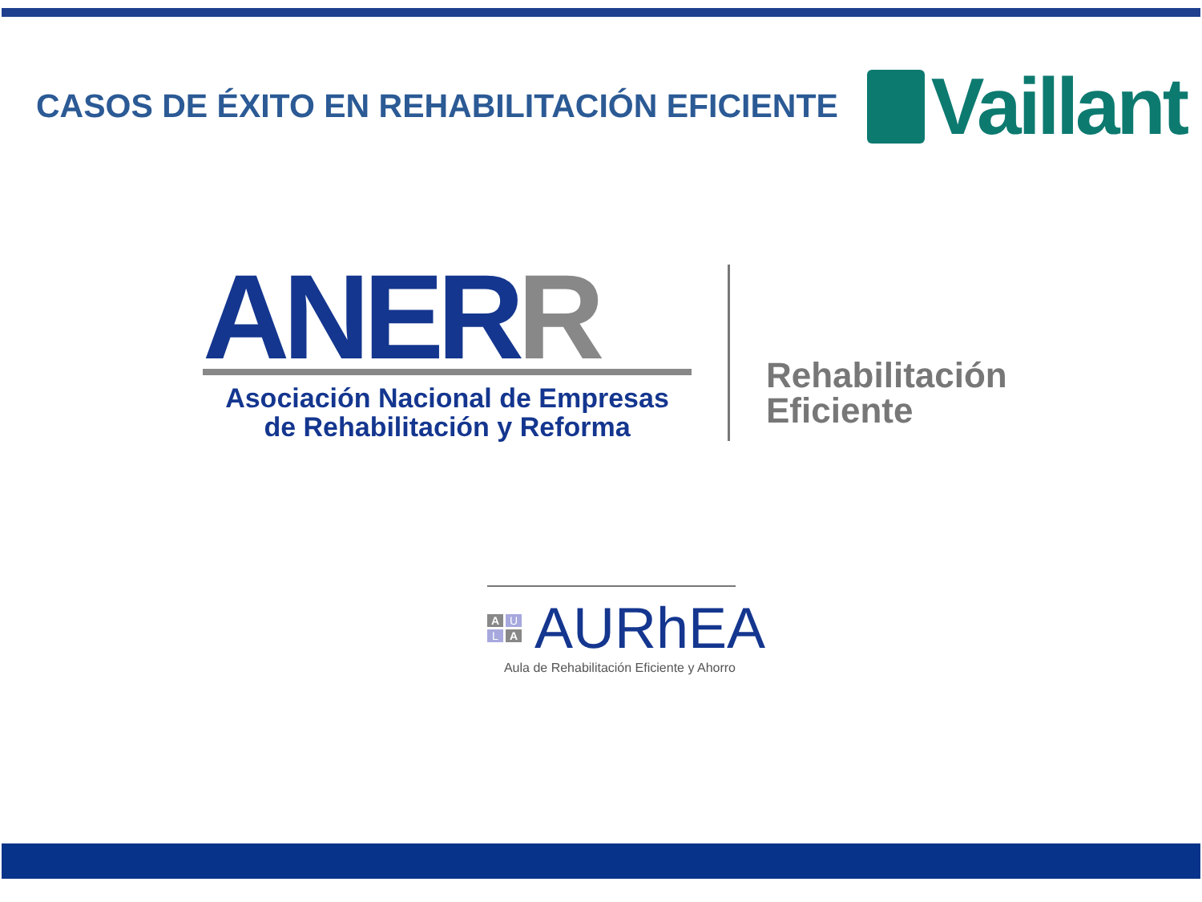CASOS DE ÉXITO EN REHABILITACIÓN EFICIENTE
Vaillant
ANERR
Asociación Nacional de Empresas
de Rehabilitación y Reforma
Rehabilitación
Eficiente
A U L A
AURhEA
Aula de Rehabilitación Eficiente y Ahorro